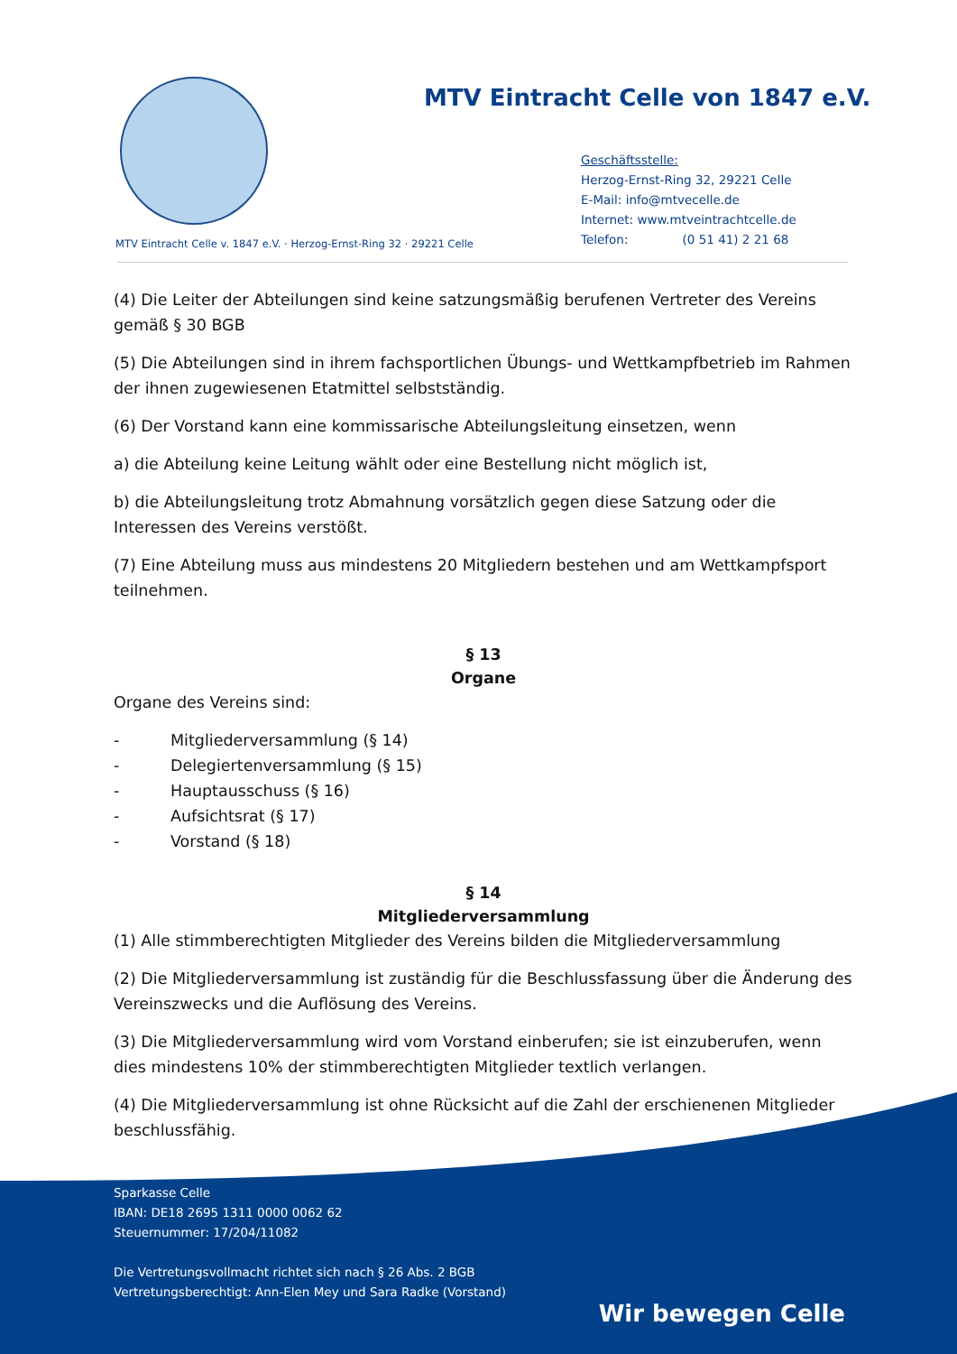MTV Eintracht Celle von 1847 e.V.
Geschäftsstelle:
Herzog-Ernst-Ring 32, 29221 Celle
E-Mail: info@mtvecelle.de
Internet: www.mtveintrachtcelle.de
Telefon: (0 51 41) 2 21 68
MTV Eintracht Celle v. 1847 e.V. · Herzog-Ernst-Ring 32 · 29221 Celle
(4) Die Leiter der Abteilungen sind keine satzungsmäßig berufenen Vertreter des Vereins gemäß § 30 BGB
(5) Die Abteilungen sind in ihrem fachsportlichen Übungs- und Wettkampfbetrieb im Rahmen der ihnen zugewiesenen Etatmittel selbstständig.
(6) Der Vorstand kann eine kommissarische Abteilungsleitung einsetzen, wenn
a) die Abteilung keine Leitung wählt oder eine Bestellung nicht möglich ist,
b) die Abteilungsleitung trotz Abmahnung vorsätzlich gegen diese Satzung oder die Interessen des Vereins verstößt.
(7) Eine Abteilung muss aus mindestens 20 Mitgliedern bestehen und am Wettkampfsport teilnehmen.
§ 13
Organe
Organe des Vereins sind:
- Mitgliederversammlung (§ 14)
- Delegiertenversammlung (§ 15)
- Hauptausschuss (§ 16)
- Aufsichtsrat (§ 17)
- Vorstand (§ 18)
§ 14
Mitgliederversammlung
(1) Alle stimmberechtigten Mitglieder des Vereins bilden die Mitgliederversammlung
(2) Die Mitgliederversammlung ist zuständig für die Beschlussfassung über die Änderung des Vereinszwecks und die Auflösung des Vereins.
(3) Die Mitgliederversammlung wird vom Vorstand einberufen; sie ist einzuberufen, wenn dies mindestens 10% der stimmberechtigten Mitglieder textlich verlangen.
(4) Die Mitgliederversammlung ist ohne Rücksicht auf die Zahl der erschienenen Mitglieder beschlussfähig.
Sparkasse Celle
IBAN: DE18 2695 1311 0000 0062 62
Steuernummer: 17/204/11082
Die Vertretungsvollmacht richtet sich nach § 26 Abs. 2 BGB
Vertretungsberechtigt: Ann-Elen Mey und Sara Radke (Vorstand)
Wir bewegen Celle